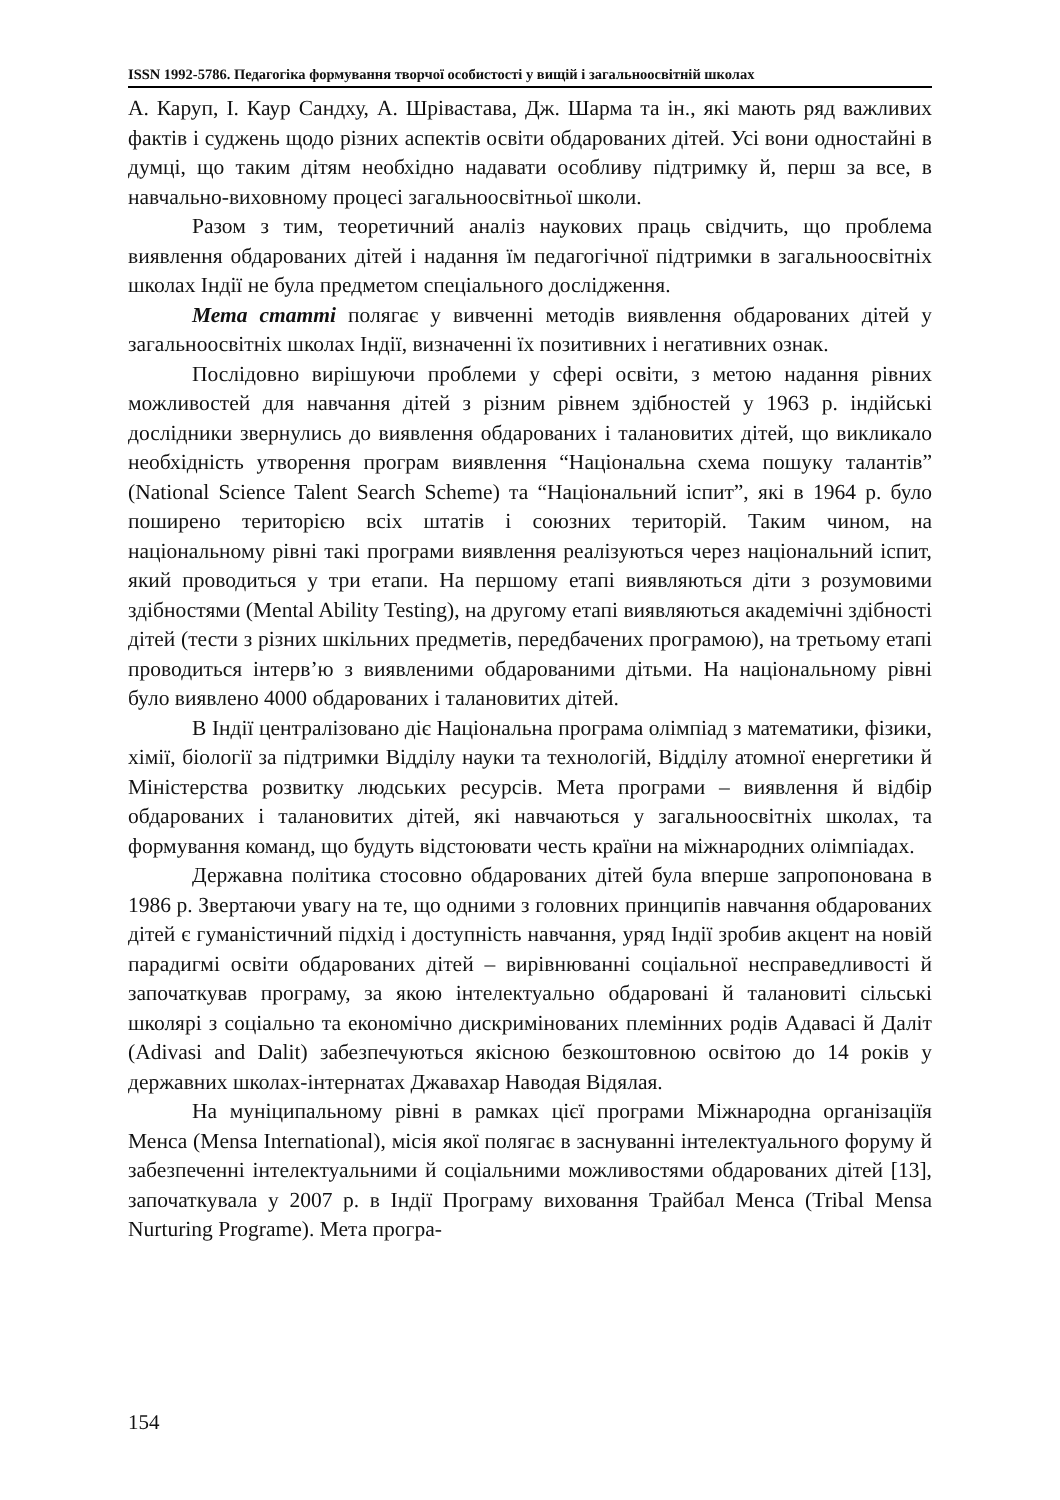ISSN 1992-5786. Педагогіка формування творчої особистості у вищій і загальноосвітній школах
А. Каруп, І. Каур Сандху, А. Шрівастава, Дж. Шарма та ін., які мають ряд важливих фактів і суджень щодо різних аспектів освіти обдарованих дітей. Усі вони одностайні в думці, що таким дітям необхідно надавати особливу підтримку й, перш за все, в навчально-виховному процесі загальноосвітньої школи.
Разом з тим, теоретичний аналіз наукових праць свідчить, що проблема виявлення обдарованих дітей і надання їм педагогічної підтримки в загальноосвітніх школах Індії не була предметом спеціального дослідження.
Мета статті полягає у вивченні методів виявлення обдарованих дітей у загальноосвітніх школах Індії, визначенні їх позитивних і негативних ознак.
Послідовно вирішуючи проблеми у сфері освіти, з метою надання рівних можливостей для навчання дітей з різним рівнем здібностей у 1963 р. індійські дослідники звернулись до виявлення обдарованих і талановитих дітей, що викликало необхідність утворення програм виявлення “Національна схема пошуку талантів” (National Science Talent Search Scheme) та “Національний іспит”, які в 1964 р. було поширено територією всіх штатів і союзних територій. Таким чином, на національному рівні такі програми виявлення реалізуються через національний іспит, який проводиться у три етапи. На першому етапі виявляються діти з розумовими здібностями (Mental Ability Testing), на другому етапі виявляються академічні здібності дітей (тести з різних шкільних предметів, передбачених програмою), на третьому етапі проводиться інтерв’ю з виявленими обдарованими дітьми. На національному рівні було виявлено 4000 обдарованих і талановитих дітей.
В Індії централізовано діє Національна програма олімпіад з математики, фізики, хімії, біології за підтримки Відділу науки та технологій, Відділу атомної енергетики й Міністерства розвитку людських ресурсів. Мета програми – виявлення й відбір обдарованих і талановитих дітей, які навчаються у загальноосвітніх школах, та формування команд, що будуть відстоювати честь країни на міжнародних олімпіадах.
Державна політика стосовно обдарованих дітей була вперше запропонована в 1986 р. Звертаючи увагу на те, що одними з головних принципів навчання обдарованих дітей є гуманістичний підхід і доступність навчання, уряд Індії зробив акцент на новій парадигмі освіти обдарованих дітей – вирівнюванні соціальної несправедливості й започаткував програму, за якою інтелектуально обдаровані й талановиті сільські школярі з соціально та економічно дискримінованих племінних родів Адавасі й Даліт (Adivasi and Dalit) забезпечуються якісною безкоштовною освітою до 14 років у державних школах-інтернатах Джавахар Наводая Відялая.
На муніципальному рівні в рамках цієї програми Міжнародна організаціїя Менса (Mensa International), місія якої полягає в заснуванні інтелектуального форуму й забезпеченні інтелектуальними й соціальними можливостями обдарованих дітей [13], започаткувала у 2007 р. в Індії Програму виховання Трайбал Менса (Tribal Mensa Nurturing Programe). Мета програ-
154